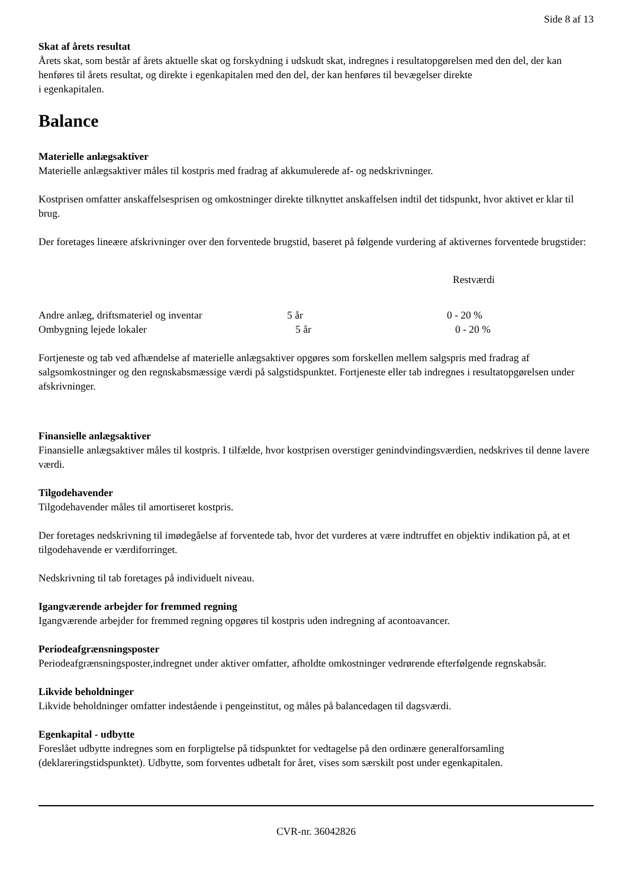Side 8 af 13
Skat af årets resultat
Årets skat, som består af årets aktuelle skat og forskydning i udskudt skat, indregnes i resultatopgørelsen med den del, der kan henføres til årets resultat, og direkte i egenkapitalen med den del, der kan henføres til bevægelser direkte
i egenkapitalen.
Balance
Materielle anlægsaktiver
Materielle anlægsaktiver måles til kostpris med fradrag af akkumulerede af- og nedskrivninger.
Kostprisen omfatter anskaffelsesprisen og omkostninger direkte tilknyttet anskaffelsen indtil det tidspunkt, hvor aktivet er klar til brug.
Der foretages lineære afskrivninger over den forventede brugstid, baseret på følgende vurdering af aktivernes forventede brugstider:
| | | Restværdi |
| --- | --- | --- |
| Andre anlæg, driftsmateriel og inventar | 5 år | 0 - 20 % |
| Ombygning lejede lokaler | 5 år | 0 - 20 % |
Fortjeneste og tab ved afhændelse af materielle anlægsaktiver opgøres som forskellen mellem salgspris med fradrag af salgsomkostninger og den regnskabsmæssige værdi på salgstidspunktet. Fortjeneste eller tab indregnes i resultatopgørelsen under afskrivninger.
Finansielle anlægsaktiver
Finansielle anlægsaktiver måles til kostpris. I tilfælde, hvor kostprisen overstiger genindvindingsværdien, nedskrives til denne lavere værdi.
Tilgodehavender
Tilgodehavender måles til amortiseret kostpris.
Der foretages nedskrivning til imødegåelse af forventede tab, hvor det vurderes at være indtruffet en objektiv indikation på, at et tilgodehavende er værdiforringet.
Nedskrivning til tab foretages på individuelt niveau.
Igangværende arbejder for fremmed regning
Igangværende arbejder for fremmed regning opgøres til kostpris uden indregning af acontoavancer.
Periodeafgrænsningsposter
Periodeafgrænsningsposter,indregnet under aktiver omfatter, afholdte omkostninger vedrørende efterfølgende regnskabsår.
Likvide beholdninger
Likvide beholdninger omfatter indestående i pengeinstitut, og måles på balancedagen til dagsværdi.
Egenkapital - udbytte
Foreslået udbytte indregnes som en forpligtelse på tidspunktet for vedtagelse på den ordinære generalforsamling (deklareringstidspunktet). Udbytte, som forventes udbetalt for året, vises som særskilt post under egenkapitalen.
CVR-nr. 36042826